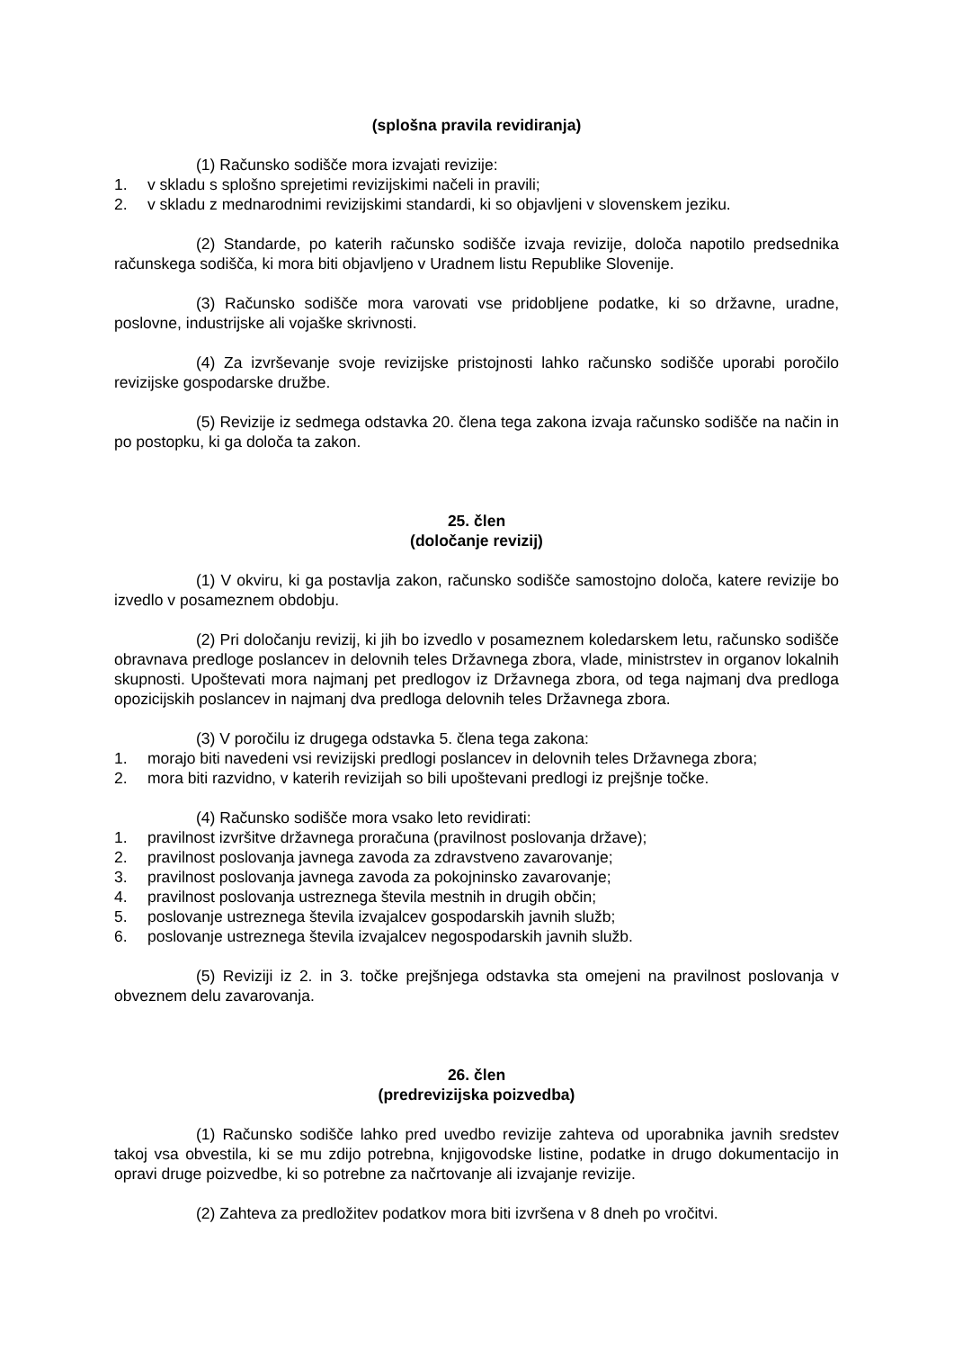(splošna pravila revidiranja)
(1) Računsko sodišče mora izvajati revizije:
1. v skladu s splošno sprejetimi revizijskimi načeli in pravili;
2. v skladu z mednarodnimi revizijskimi standardi, ki so objavljeni v slovenskem jeziku.
(2) Standarde, po katerih računsko sodišče izvaja revizije, določa napotilo predsednika računskega sodišča, ki mora biti objavljeno v Uradnem listu Republike Slovenije.
(3) Računsko sodišče mora varovati vse pridobljene podatke, ki so državne, uradne, poslovne, industrijske ali vojaške skrivnosti.
(4) Za izvrševanje svoje revizijske pristojnosti lahko računsko sodišče uporabi poročilo revizijske gospodarske družbe.
(5) Revizije iz sedmega odstavka 20. člena tega zakona izvaja računsko sodišče na način in po postopku, ki ga določa ta zakon.
25. člen
(določanje revizij)
(1) V okviru, ki ga postavlja zakon, računsko sodišče samostojno določa, katere revizije bo izvedlo v posameznem obdobju.
(2) Pri določanju revizij, ki jih bo izvedlo v posameznem koledarskem letu, računsko sodišče obravnava predloge poslancev in delovnih teles Državnega zbora, vlade, ministrstev in organov lokalnih skupnosti. Upoštevati mora najmanj pet predlogov iz Državnega zbora, od tega najmanj dva predloga opozicijskih poslancev in najmanj dva predloga delovnih teles Državnega zbora.
(3) V poročilu iz drugega odstavka 5. člena tega zakona:
1. morajo biti navedeni vsi revizijski predlogi poslancev in delovnih teles Državnega zbora;
2. mora biti razvidno, v katerih revizijah so bili upoštevani predlogi iz prejšnje točke.
(4) Računsko sodišče mora vsako leto revidirati:
1. pravilnost izvršitve državnega proračuna (pravilnost poslovanja države);
2. pravilnost poslovanja javnega zavoda za zdravstveno zavarovanje;
3. pravilnost poslovanja javnega zavoda za pokojninsko zavarovanje;
4. pravilnost poslovanja ustreznega števila mestnih in drugih občin;
5. poslovanje ustreznega števila izvajalcev gospodarskih javnih služb;
6. poslovanje ustreznega števila izvajalcev negospodarskih javnih služb.
(5) Reviziji iz 2. in 3. točke prejšnjega odstavka sta omejeni na pravilnost poslovanja v obveznem delu zavarovanja.
26. člen
(predrevizijska poizvedba)
(1) Računsko sodišče lahko pred uvedbo revizije zahteva od uporabnika javnih sredstev takoj vsa obvestila, ki se mu zdijo potrebna, knjigovodske listine, podatke in drugo dokumentacijo in opravi druge poizvedbe, ki so potrebne za načrtovanje ali izvajanje revizije.
(2) Zahteva za predložitev podatkov mora biti izvršena v 8 dneh po vročitvi.